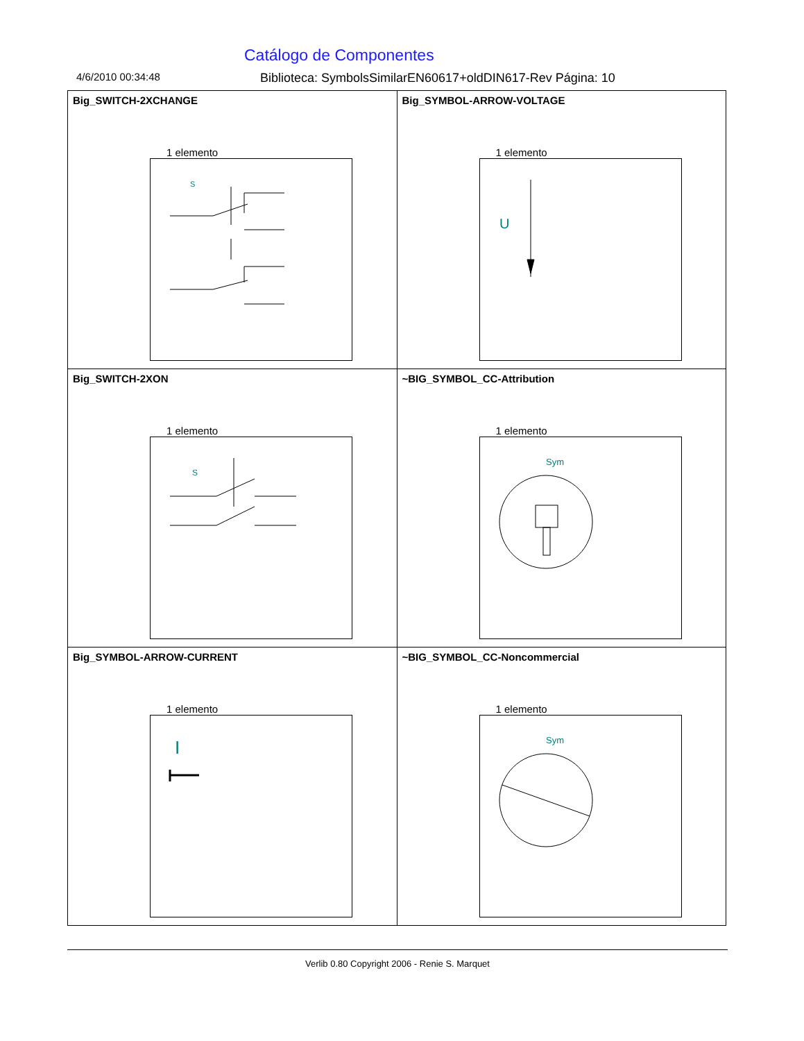Catálogo de Componentes
4/6/2010 00:34:48 Biblioteca: SymbolsSimilarEN60617+oldDIN617-Rev Página: 10
| Big_SWITCH-2XCHANGE 1 elemento S | Big_SYMBOL-ARROW-VOLTAGE 1 elemento U |
| Big_SWITCH-2XON 1 elemento S | ~BIG_SYMBOL_CC-Attribution 1 elemento Sym |
| Big_SYMBOL-ARROW-CURRENT 1 elemento I | ~BIG_SYMBOL_CC-Noncommercial 1 elemento Sym |
Verlib 0.80 Copyright 2006 - Renie S. Marquet